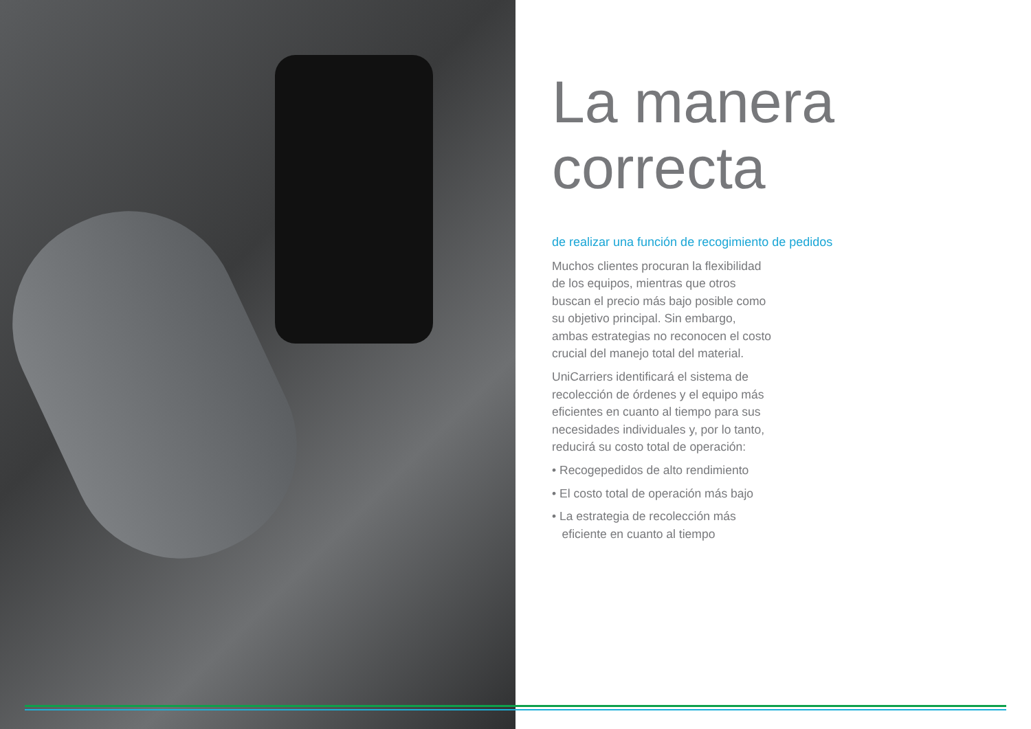La manera
correcta
de realizar una función de recogimiento de pedidos
Muchos clientes procuran la flexibilidad de los equipos, mientras que otros buscan el precio más bajo posible como su objetivo principal. Sin embargo, ambas estrategias no reconocen el costo crucial del manejo total del material.
UniCarriers identificará el sistema de recolección de órdenes y el equipo más eficientes en cuanto al tiempo para sus necesidades individuales y, por lo tanto, reducirá su costo total de operación:
• Recogepedidos de alto rendimiento
• El costo total de operación más bajo
• La estrategia de recolección más
eficiente en cuanto al tiempo